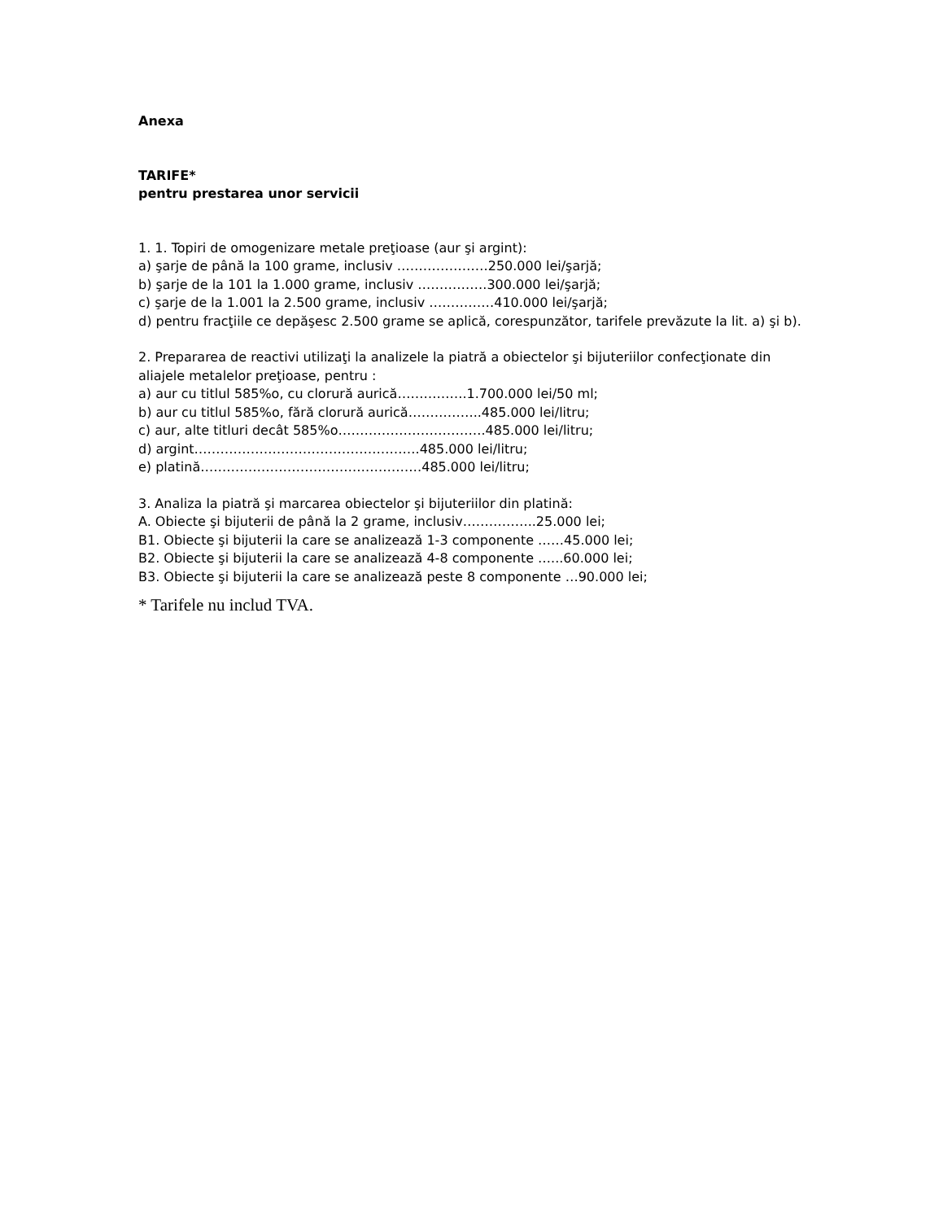Anexa
TARIFE*
pentru prestarea unor servicii
1. 1. Topiri de omogenizare metale preţioase (aur şi argint):
a) şarje de până la 100 grame, inclusiv …………………250.000 lei/şarjă;
b) şarje de la 101 la 1.000 grame, inclusiv …………….300.000 lei/şarjă;
c) şarje de la 1.001 la 2.500 grame, inclusiv ……………410.000 lei/şarjă;
d) pentru fracţiile ce depăşesc 2.500 grame se aplică, corespunzător, tarifele prevăzute la lit. a) şi b).
2. Prepararea de reactivi utilizaţi la analizele la piatră a obiectelor şi bijuteriilor confecţionate din aliajele metalelor preţioase, pentru :
a) aur cu titlul 585%o, cu clorură aurică…………….1.700.000 lei/50 ml;
b) aur cu titlul 585%o, fără clorură aurică……………..485.000 lei/litru;
c) aur, alte titluri decât 585%o…………………………….485.000 lei/litru;
d) argint…………………………………………….485.000 lei/litru;
e) platină……………………………………………485.000 lei/litru;
3. Analiza la piatră şi marcarea obiectelor şi bijuteriilor din platină:
A. Obiecte şi bijuterii de până la 2 grame, inclusiv……………..25.000 lei;
B1. Obiecte şi bijuterii la care se analizează 1-3 componente ……45.000 lei;
B2. Obiecte şi bijuterii la care se analizează 4-8 componente …...60.000 lei;
B3. Obiecte şi bijuterii la care se analizează peste 8 componente …90.000 lei;
* Tarifele nu includ TVA.